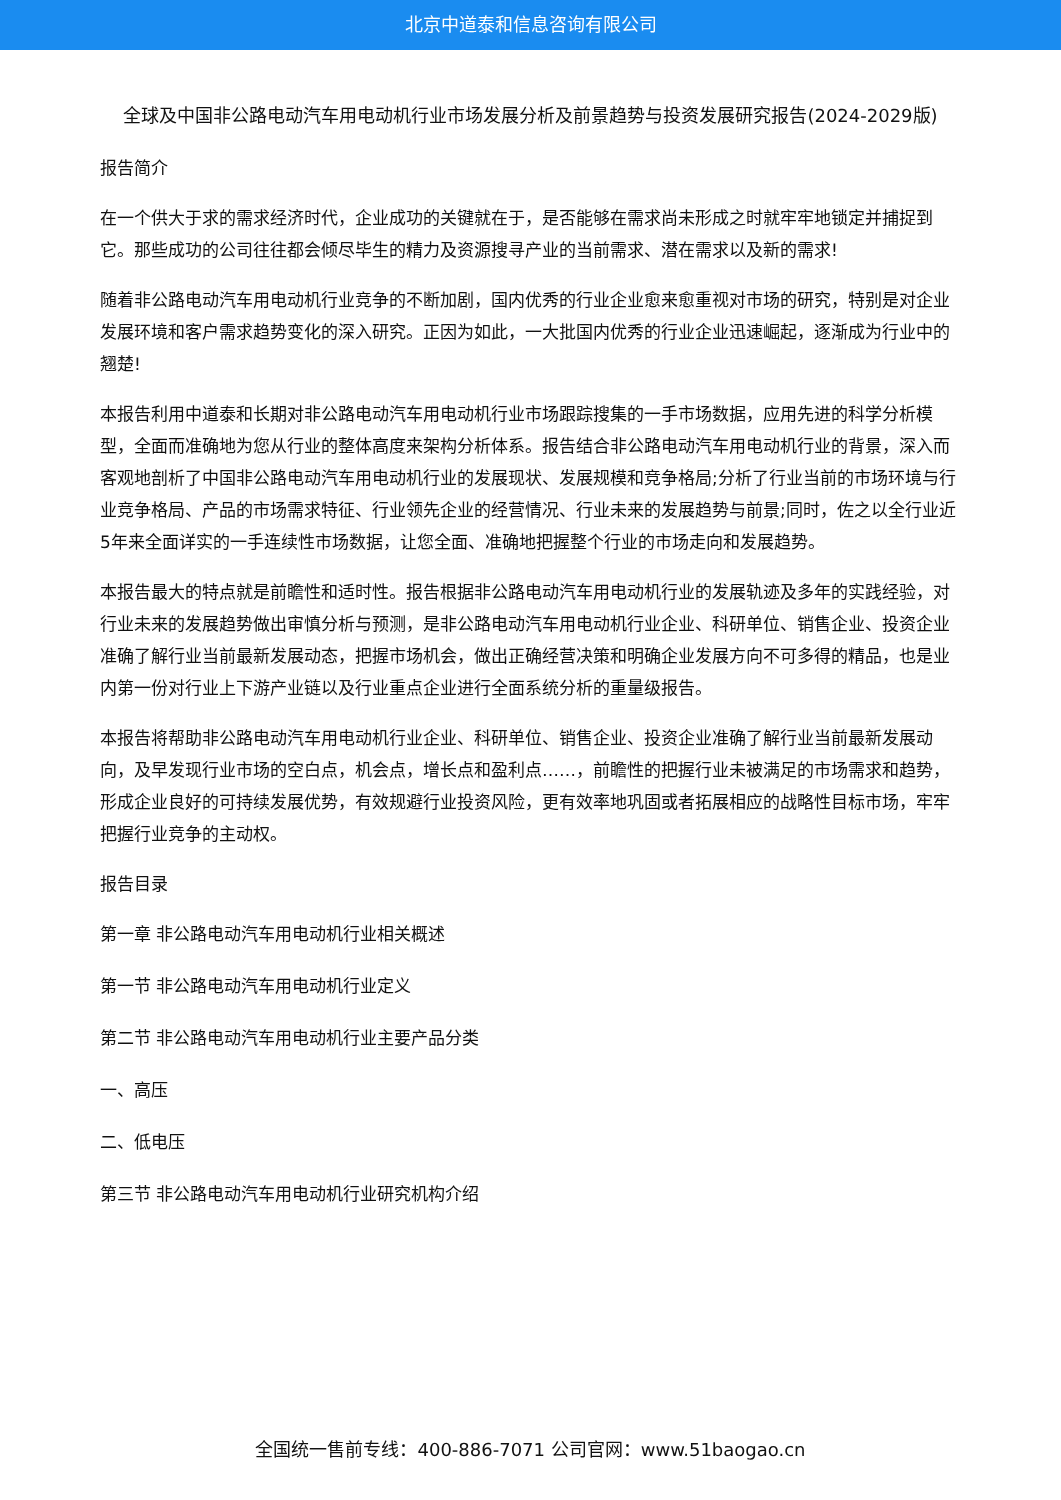北京中道泰和信息咨询有限公司
全球及中国非公路电动汽车用电动机行业市场发展分析及前景趋势与投资发展研究报告(2024-2029版)
报告简介
在一个供大于求的需求经济时代，企业成功的关键就在于，是否能够在需求尚未形成之时就牢牢地锁定并捕捉到它。那些成功的公司往往都会倾尽毕生的精力及资源搜寻产业的当前需求、潜在需求以及新的需求!
随着非公路电动汽车用电动机行业竞争的不断加剧，国内优秀的行业企业愈来愈重视对市场的研究，特别是对企业发展环境和客户需求趋势变化的深入研究。正因为如此，一大批国内优秀的行业企业迅速崛起，逐渐成为行业中的翘楚!
本报告利用中道泰和长期对非公路电动汽车用电动机行业市场跟踪搜集的一手市场数据，应用先进的科学分析模型，全面而准确地为您从行业的整体高度来架构分析体系。报告结合非公路电动汽车用电动机行业的背景，深入而客观地剖析了中国非公路电动汽车用电动机行业的发展现状、发展规模和竞争格局;分析了行业当前的市场环境与行业竞争格局、产品的市场需求特征、行业领先企业的经营情况、行业未来的发展趋势与前景;同时，佐之以全行业近5年来全面详实的一手连续性市场数据，让您全面、准确地把握整个行业的市场走向和发展趋势。
本报告最大的特点就是前瞻性和适时性。报告根据非公路电动汽车用电动机行业的发展轨迹及多年的实践经验，对行业未来的发展趋势做出审慎分析与预测，是非公路电动汽车用电动机行业企业、科研单位、销售企业、投资企业准确了解行业当前最新发展动态，把握市场机会，做出正确经营决策和明确企业发展方向不可多得的精品，也是业内第一份对行业上下游产业链以及行业重点企业进行全面系统分析的重量级报告。
本报告将帮助非公路电动汽车用电动机行业企业、科研单位、销售企业、投资企业准确了解行业当前最新发展动向，及早发现行业市场的空白点，机会点，增长点和盈利点……，前瞻性的把握行业未被满足的市场需求和趋势，形成企业良好的可持续发展优势，有效规避行业投资风险，更有效率地巩固或者拓展相应的战略性目标市场，牢牢把握行业竞争的主动权。
报告目录
第一章 非公路电动汽车用电动机行业相关概述
第一节 非公路电动汽车用电动机行业定义
第二节 非公路电动汽车用电动机行业主要产品分类
一、高压
二、低电压
第三节 非公路电动汽车用电动机行业研究机构介绍
全国统一售前专线：400-886-7071 公司官网：www.51baogao.cn